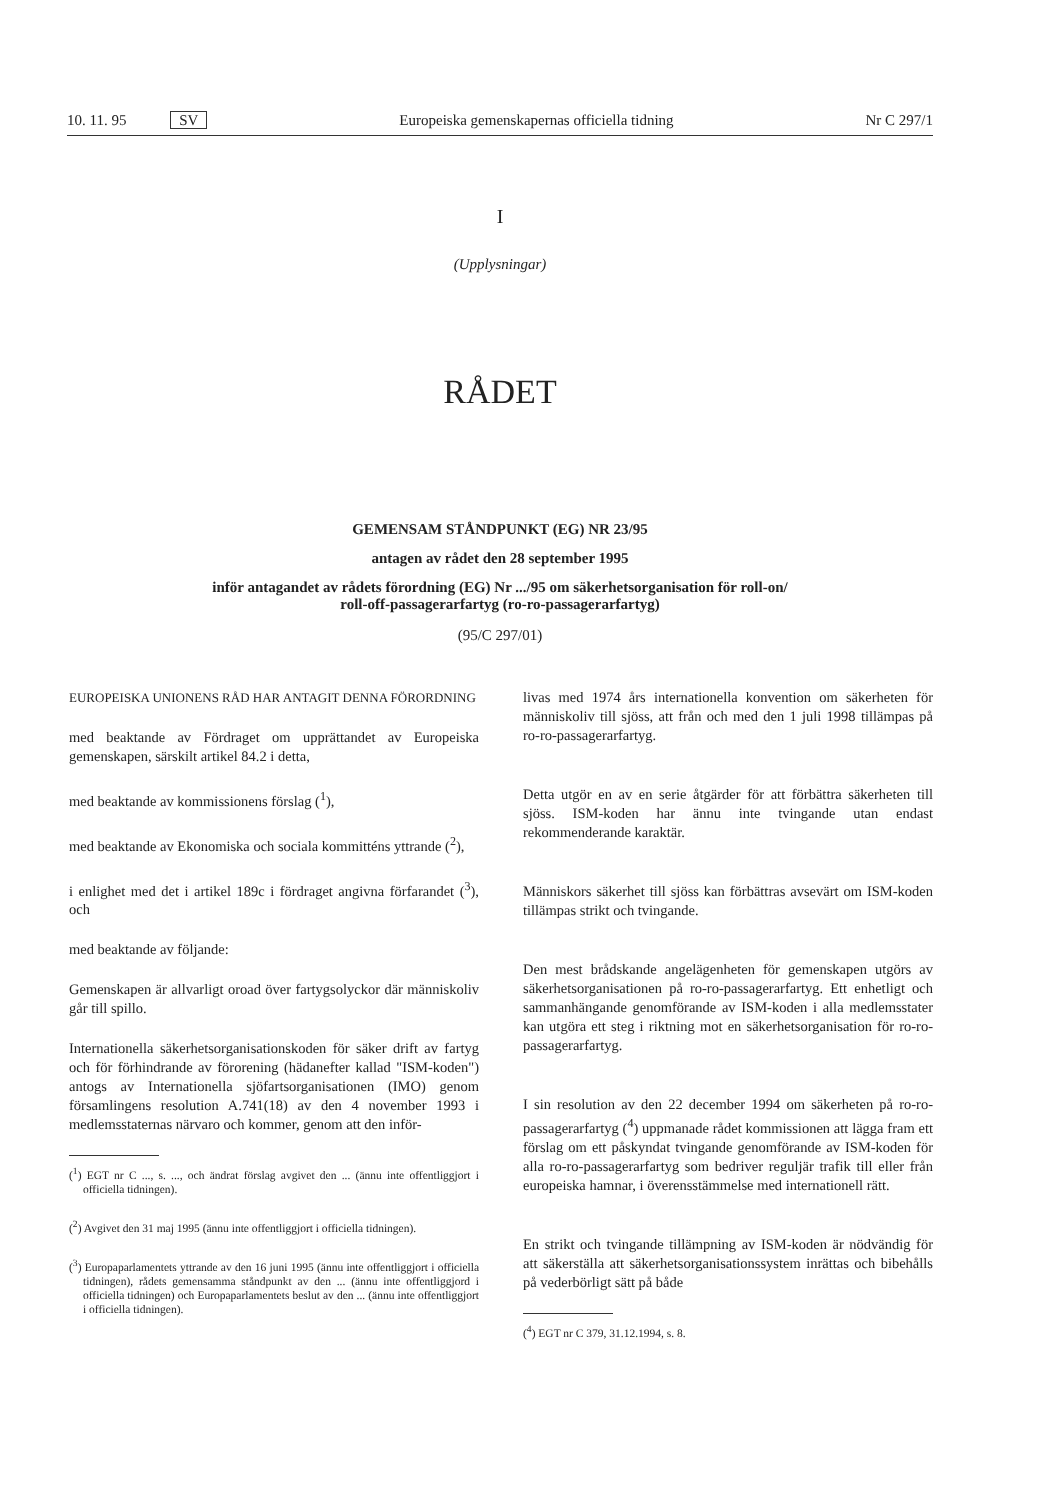10. 11. 95 SV Europeiska gemenskapernas officiella tidning Nr C 297/1
I
(Upplysningar)
RÅDET
GEMENSAM STÅNDPUNKT (EG) NR 23/95
antagen av rådet den 28 september 1995
inför antagandet av rådets förordning (EG) Nr .../95 om säkerhetsorganisation för roll-on/
roll-off-passagerarfartyg (ro-ro-passagerarfartyg)
(95/C 297/01)
EUROPEISKA UNIONENS RÅD HAR ANTAGIT DENNA FÖRORDNING
med beaktande av Fördraget om upprättandet av Europeiska gemenskapen, särskilt artikel 84.2 i detta,
med beaktande av kommissionens förslag (<sup>1</sup>),
med beaktande av Ekonomiska och sociala kommitténs yttrande (<sup>2</sup>),
i enlighet med det i artikel 189c i fördraget angivna förfarandet (<sup>3</sup>), och
med beaktande av följande:
Gemenskapen är allvarligt oroad över fartygsolyckor där människoliv går till spillo.
Internationella säkerhetsorganisationskoden för säker drift av fartyg och för förhindrande av förorening (hädanefter kallad "ISM-koden") antogs av Internationella sjöfartsorganisationen (IMO) genom församlingens resolution A.741(18) av den 4 november 1993 i medlemsstaternas närvaro och kommer, genom att den inför-
(<sup>1</sup>) EGT nr C ..., s. ..., och ändrat förslag avgivet den ... (ännu inte offentliggjort i officiella tidningen).
(<sup>2</sup>) Avgivet den 31 maj 1995 (ännu inte offentliggjort i officiella tidningen).
(<sup>3</sup>) Europaparlamentets yttrande av den 16 juni 1995 (ännu inte offentliggjort i officiella tidningen), rådets gemensamma ståndpunkt av den ... (ännu inte offentliggjord i officiella tidningen) och Europaparlamentets beslut av den ... (ännu inte offentliggjort i officiella tidningen).
livas med 1974 års internationella konvention om säkerheten för människoliv till sjöss, att från och med den 1 juli 1998 tillämpas på ro-ro-passagerarfartyg.
Detta utgör en av en serie åtgärder för att förbättra säkerheten till sjöss. ISM-koden har ännu inte tvingande utan endast rekommenderande karaktär.
Människors säkerhet till sjöss kan förbättras avsevärt om ISM-koden tillämpas strikt och tvingande.
Den mest brådskande angelägenheten för gemenskapen utgörs av säkerhetsorganisationen på ro-ro-passagerarfartyg. Ett enhetligt och sammanhängande genomförande av ISM-koden i alla medlemsstater kan utgöra ett steg i riktning mot en säkerhetsorganisation för ro-ro-passagerarfartyg.
I sin resolution av den 22 december 1994 om säkerheten på ro-ro-passagerarfartyg (<sup>4</sup>) uppmanade rådet kommissionen att lägga fram ett förslag om ett påskyndat tvingande genomförande av ISM-koden för alla ro-ro-passagerarfartyg som bedriver reguljär trafik till eller från europeiska hamnar, i överensstämmelse med internationell rätt.
En strikt och tvingande tillämpning av ISM-koden är nödvändig för att säkerställa att säkerhetsorganisationssystem inrättas och bibehålls på vederbörligt sätt på både
(<sup>4</sup>) EGT nr C 379, 31.12.1994, s. 8.